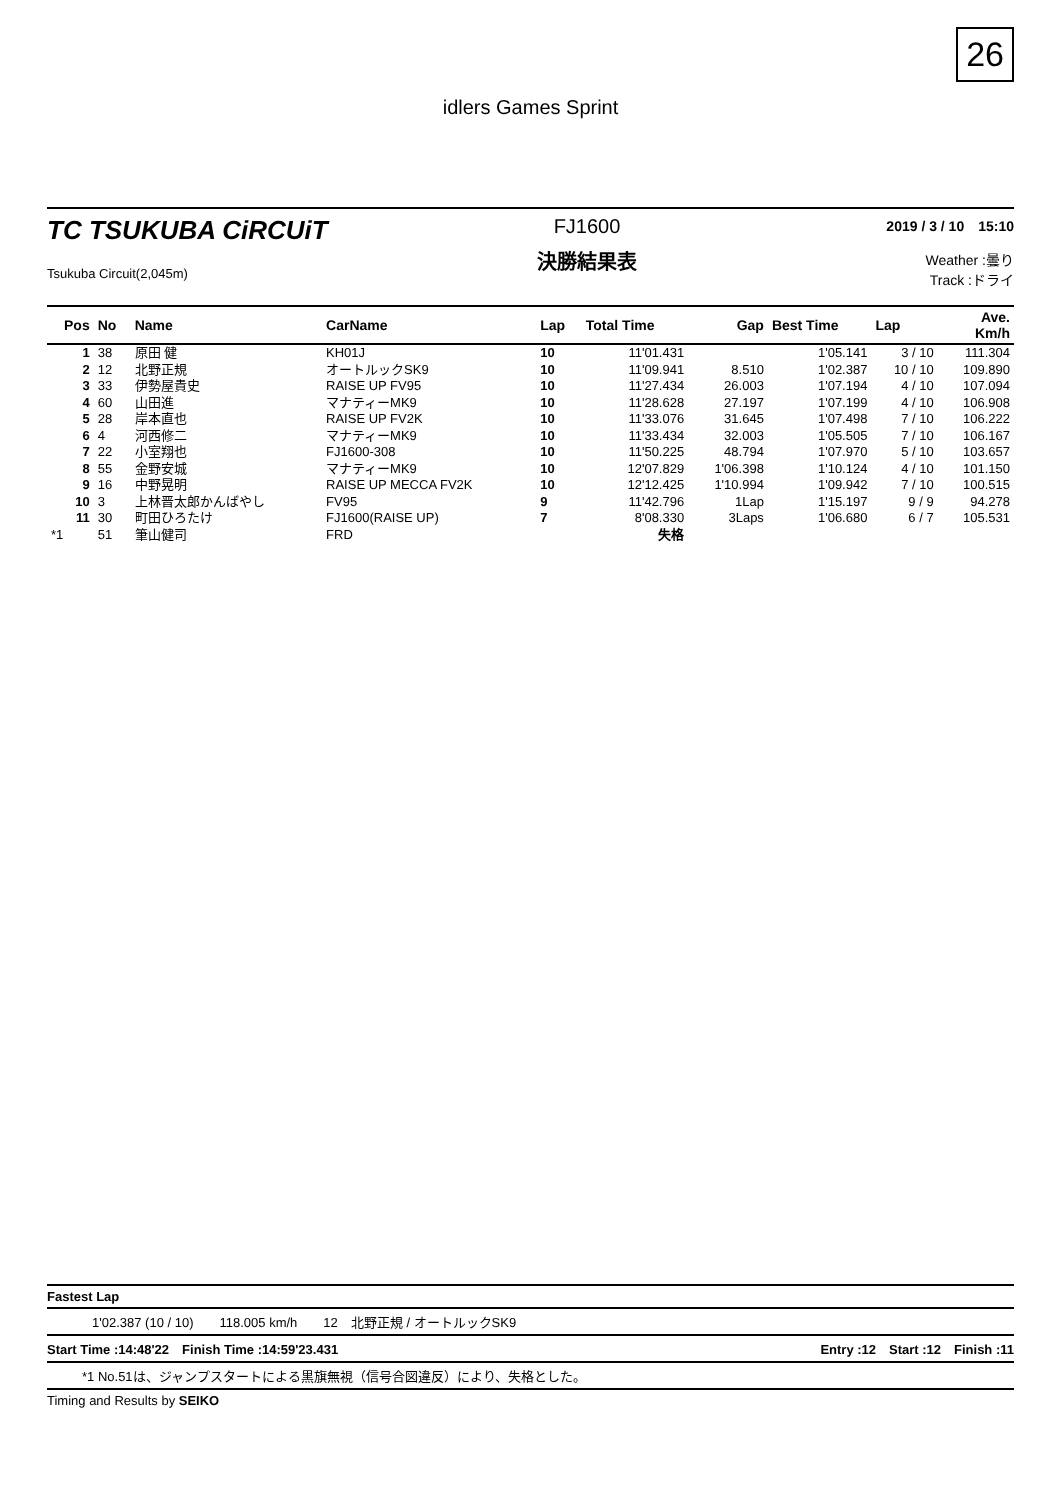26
idlers Games Sprint
TC TSUKUBA CiRCUiT
Tsukuba Circuit(2,045m)
FJ1600
決勝結果表
2019 / 3 / 10　15:10
Weather :曇り
Track :ドライ
| Pos | No | Name | CarName | Lap | Total Time | Gap | Best Time | Lap | Ave. Km/h |
| --- | --- | --- | --- | --- | --- | --- | --- | --- | --- |
| 1 | 38 | 原田 健 | KH01J | 10 | 11'01.431 | | 1'05.141 | 3 / 10 | 111.304 |
| 2 | 12 | 北野正規 | オートルックSK9 | 10 | 11'09.941 | 8.510 | 1'02.387 | 10 / 10 | 109.890 |
| 3 | 33 | 伊勢屋貴史 | RAISE UP FV95 | 10 | 11'27.434 | 26.003 | 1'07.194 | 4 / 10 | 107.094 |
| 4 | 60 | 山田進 | マナティーMK9 | 10 | 11'28.628 | 27.197 | 1'07.199 | 4 / 10 | 106.908 |
| 5 | 28 | 岸本直也 | RAISE UP FV2K | 10 | 11'33.076 | 31.645 | 1'07.498 | 7 / 10 | 106.222 |
| 6 | 4 | 河西修二 | マナティーMK9 | 10 | 11'33.434 | 32.003 | 1'05.505 | 7 / 10 | 106.167 |
| 7 | 22 | 小室翔也 | FJ1600-308 | 10 | 11'50.225 | 48.794 | 1'07.970 | 5 / 10 | 103.657 |
| 8 | 55 | 金野安城 | マナティーMK9 | 10 | 12'07.829 | 1'06.398 | 1'10.124 | 4 / 10 | 101.150 |
| 9 | 16 | 中野晃明 | RAISE UP MECCA FV2K | 10 | 12'12.425 | 1'10.994 | 1'09.942 | 7 / 10 | 100.515 |
| 10 | 3 | 上林晋太郎かんばやし | FV95 | 9 | 11'42.796 | 1Lap | 1'15.197 | 9 / 9 | 94.278 |
| 11 | 30 | 町田ひろたけ | FJ1600(RAISE UP) | 7 | 8'08.330 | 3Laps | 1'06.680 | 6 / 7 | 105.531 |
| *1 | 51 | 筆山健司 | FRD | | 失格 | | | | |
Fastest Lap
1'02.387 (10 / 10)　　118.005 km/h　　12　北野正規 / オートルックSK9
Start Time :14:48'22　Finish Time :14:59'23.431 Entry :12　Start :12　Finish :11
*1 No.51は、ジャンプスタートによる黒旗無視（信号合図違反）により、失格とした。
Timing and Results by SEIKO